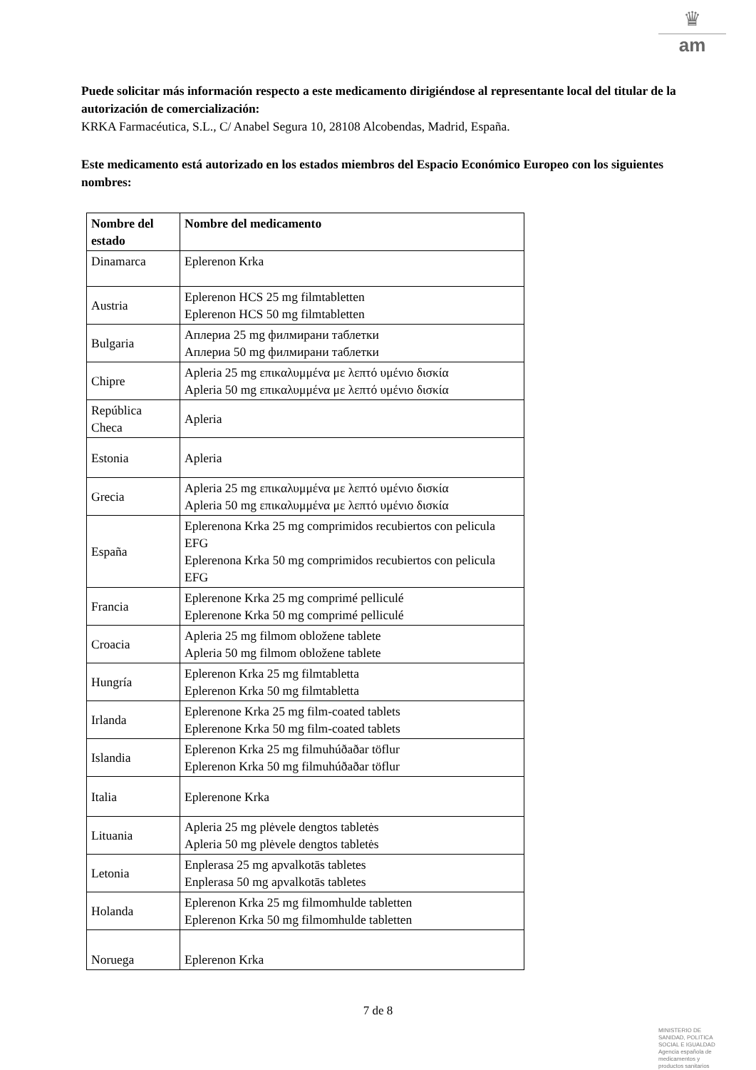♛
am
Puede solicitar más información respecto a este medicamento dirigiéndose al representante local del titular de la autorización de comercialización:
KRKA Farmacéutica, S.L., C/ Anabel Segura 10, 28108 Alcobendas, Madrid, España.
Este medicamento está autorizado en los estados miembros del Espacio Económico Europeo con los siguientes nombres:
| Nombre del estado | Nombre del medicamento |
| --- | --- |
| Dinamarca | Eplerenon Krka |
| Austria | Eplerenon HCS 25 mg filmtabletten Eplerenon HCS 50 mg filmtabletten |
| Bulgaria | Аплериа 25 mg филмирани таблетки Аплериа 50 mg филмирани таблетки |
| Chipre | Apleria 25 mg επικαλυμμένα με λεπτό υμένιο δισκία Apleria 50 mg επικαλυμμένα με λεπτό υμένιο δισκία |
| República Checa | Apleria |
| Estonia | Apleria |
| Grecia | Apleria 25 mg επικαλυμμένα με λεπτό υμένιο δισκία Apleria 50 mg επικαλυμμένα με λεπτό υμένιο δισκία |
| España | Eplerenona Krka 25 mg comprimidos recubiertos con pelicula EFG Eplerenona Krka 50 mg comprimidos recubiertos con pelicula EFG |
| Francia | Eplerenone Krka 25 mg comprimé pelliculé Eplerenone Krka 50 mg comprimé pelliculé |
| Croacia | Apleria 25 mg filmom obložene tablete Apleria 50 mg filmom obložene tablete |
| Hungría | Eplerenon Krka 25 mg filmtabletta Eplerenon Krka 50 mg filmtabletta |
| Irlanda | Eplerenone Krka 25 mg film-coated tablets Eplerenone Krka 50 mg film-coated tablets |
| Islandia | Eplerenon Krka 25 mg filmuhúðaðar töflur Eplerenon Krka 50 mg filmuhúðaðar töflur |
| Italia | Eplerenone Krka |
| Lituania | Apleria 25 mg plėvele dengtos tabletės Apleria 50 mg plėvele dengtos tabletės |
| Letonia | Enplerasa 25 mg apvalkotās tabletes Enplerasa 50 mg apvalkotās tabletes |
| Holanda | Eplerenon Krka 25 mg filmomhulde tabletten Eplerenon Krka 50 mg filmomhulde tabletten |
| Noruega | Eplerenon Krka |
7 de 8
MINISTERIO DE
SANIDAD, POLITICA
SOCIAL E IGUALDAD
Agencia española de
medicamentos y
productos sanitarios